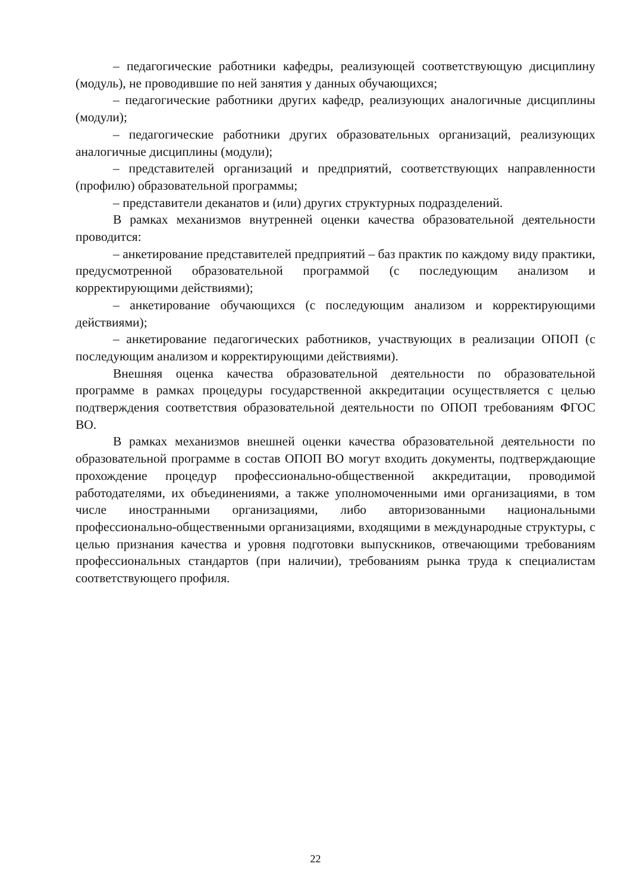– педагогические работники кафедры, реализующей соответствующую дисциплину (модуль), не проводившие по ней занятия у данных обучающихся;
– педагогические работники других кафедр, реализующих аналогичные дисциплины (модули);
– педагогические работники других образовательных организаций, реализующих аналогичные дисциплины (модули);
– представителей организаций и предприятий, соответствующих направленности (профилю) образовательной программы;
– представители деканатов и (или) других структурных подразделений.
В рамках механизмов внутренней оценки качества образовательной деятельности проводится:
– анкетирование представителей предприятий – баз практик по каждому виду практики, предусмотренной образовательной программой (с последующим анализом и корректирующими действиями);
– анкетирование обучающихся (с последующим анализом и корректирующими действиями);
– анкетирование педагогических работников, участвующих в реализации ОПОП (с последующим анализом и корректирующими действиями).
Внешняя оценка качества образовательной деятельности по образовательной программе в рамках процедуры государственной аккредитации осуществляется с целью подтверждения соответствия образовательной деятельности по ОПОП требованиям ФГОС ВО.
В рамках механизмов внешней оценки качества образовательной деятельности по образовательной программе в состав ОПОП ВО могут входить документы, подтверждающие прохождение процедур профессионально-общественной аккредитации, проводимой работодателями, их объединениями, а также уполномоченными ими организациями, в том числе иностранными организациями, либо авторизованными национальными профессионально-общественными организациями, входящими в международные структуры, с целью признания качества и уровня подготовки выпускников, отвечающими требованиям профессиональных стандартов (при наличии), требованиям рынка труда к специалистам соответствующего профиля.
22